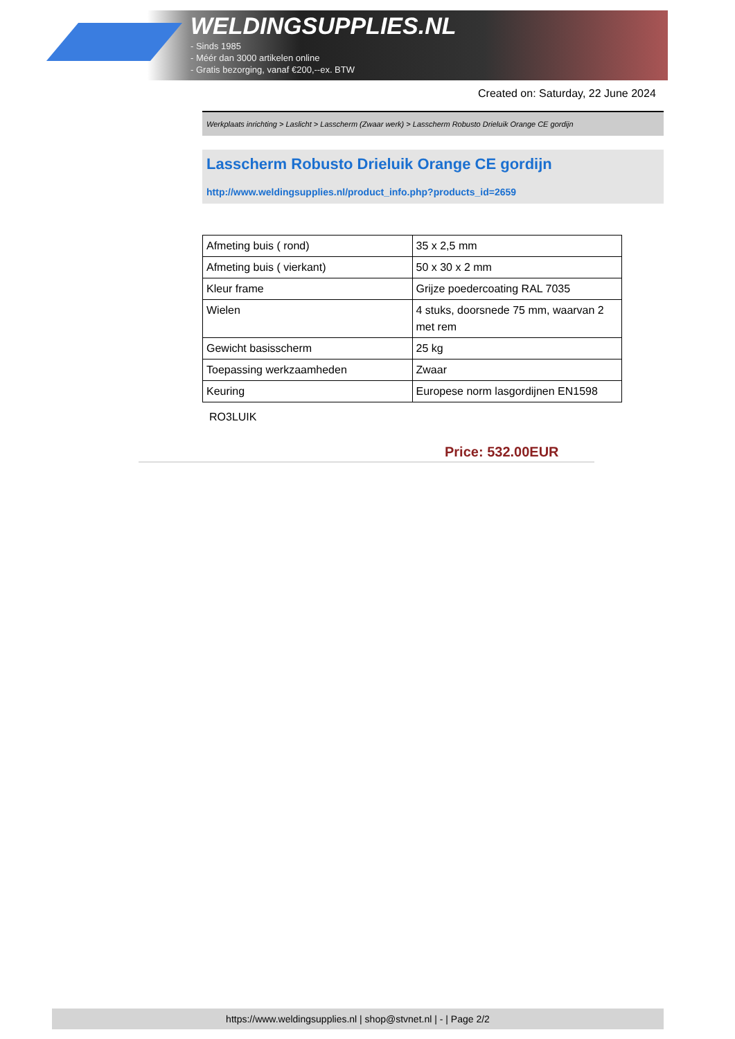WELDINGSUPPLIES.NL
- Sinds 1985
- Méér dan 3000 artikelen online
- Gratis bezorging, vanaf €200,--ex. BTW
Created on: Saturday, 22 June 2024
Werkplaats inrichting > Laslicht > Lasscherm (Zwaar werk) > Lasscherm Robusto Drieluik Orange CE gordijn
Lasscherm Robusto Drieluik Orange CE gordijn
http://www.weldingsupplies.nl/product_info.php?products_id=2659
| Afmeting buis ( rond) | 35 x 2,5 mm |
| Afmeting buis ( vierkant) | 50 x 30 x 2 mm |
| Kleur frame | Grijze poedercoating RAL 7035 |
| Wielen | 4 stuks, doorsnede 75 mm, waarvan 2 met rem |
| Gewicht basisscherm | 25 kg |
| Toepassing werkzaamheden | Zwaar |
| Keuring | Europese norm lasgordijnen EN1598 |
RO3LUIK
Price: 532.00EUR
https://www.weldingsupplies.nl | shop@stvnet.nl | - | Page 2/2